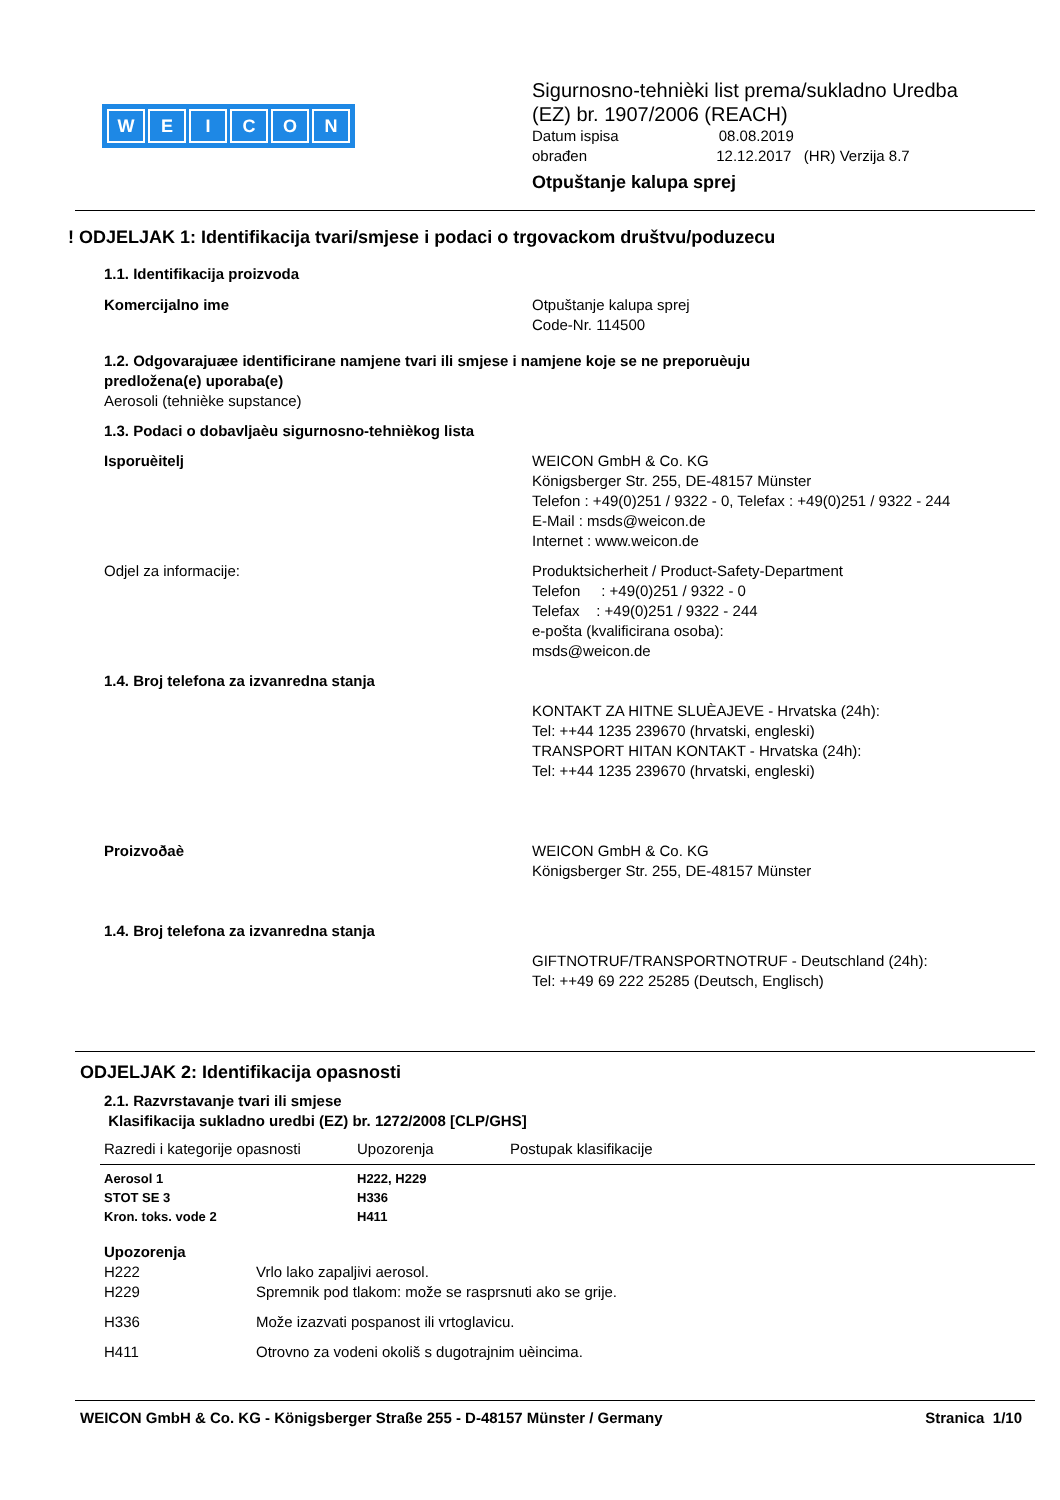WEICON
Sigurnosno-tehnièki list prema/sukladno Uredba
(EZ) br. 1907/2006 (REACH)
Datum ispisa 08.08.2019
obrađen 12.12.2017 (HR) Verzija 8.7
Otpuštanje kalupa sprej
! ODJELJAK 1: Identifikacija tvari/smjese i podaci o trgovackom društvu/poduzecu
1.1. Identifikacija proizvoda
Komercijalno ime Otpuštanje kalupa sprej
Code-Nr. 114500
1.2. Odgovarajuæe identificirane namjene tvari ili smjese i namjene koje se ne preporuèuju
predložena(e) uporaba(e)
Aerosoli (tehnièke supstance)
1.3. Podaci o dobavljaèu sigurnosno-tehnièkog lista
Isporuèitelj WEICON GmbH & Co. KG
Königsberger Str. 255, DE-48157 Münster
Telefon : +49(0)251 / 9322 - 0, Telefax : +49(0)251 / 9322 - 244
E-Mail : msds@weicon.de
Internet : www.weicon.de
Odjel za informacije: Produktsicherheit / Product-Safety-Department
Telefon : +49(0)251 / 9322 - 0
Telefax : +49(0)251 / 9322 - 244
e-pošta (kvalificirana osoba):
msds@weicon.de
1.4. Broj telefona za izvanredna stanja
KONTAKT ZA HITNE SLUÈAJEVE - Hrvatska (24h):
Tel: ++44 1235 239670 (hrvatski, engleski)
TRANSPORT HITAN KONTAKT - Hrvatska (24h):
Tel: ++44 1235 239670 (hrvatski, engleski)
Proizvoðaè WEICON GmbH & Co. KG
Königsberger Str. 255, DE-48157 Münster
1.4. Broj telefona za izvanredna stanja
GIFTNOTRUF/TRANSPORTNOTRUF - Deutschland (24h):
Tel: ++49 69 222 25285 (Deutsch, Englisch)
ODJELJAK 2: Identifikacija opasnosti
2.1. Razvrstavanje tvari ili smjese
Klasifikacija sukladno uredbi (EZ) br. 1272/2008 [CLP/GHS]
| Razredi i kategorije opasnosti | Upozorenja | Postupak klasifikacije |
| Aerosol 1 | H222, H229 | |
| STOT SE 3 | H336 | |
| Kron. toks. vode 2 | H411 | |
Upozorenja
H222 Vrlo lako zapaljivi aerosol.
H229 Spremnik pod tlakom: može se rasprsnuti ako se grije.
H336 Može izazvati pospanost ili vrtoglavicu.
H411 Otrovno za vodeni okoliš s dugotrajnim uèincima.
WEICON GmbH & Co. KG - Königsberger Straße 255 - D-48157 Münster / Germany Stranica 1/10